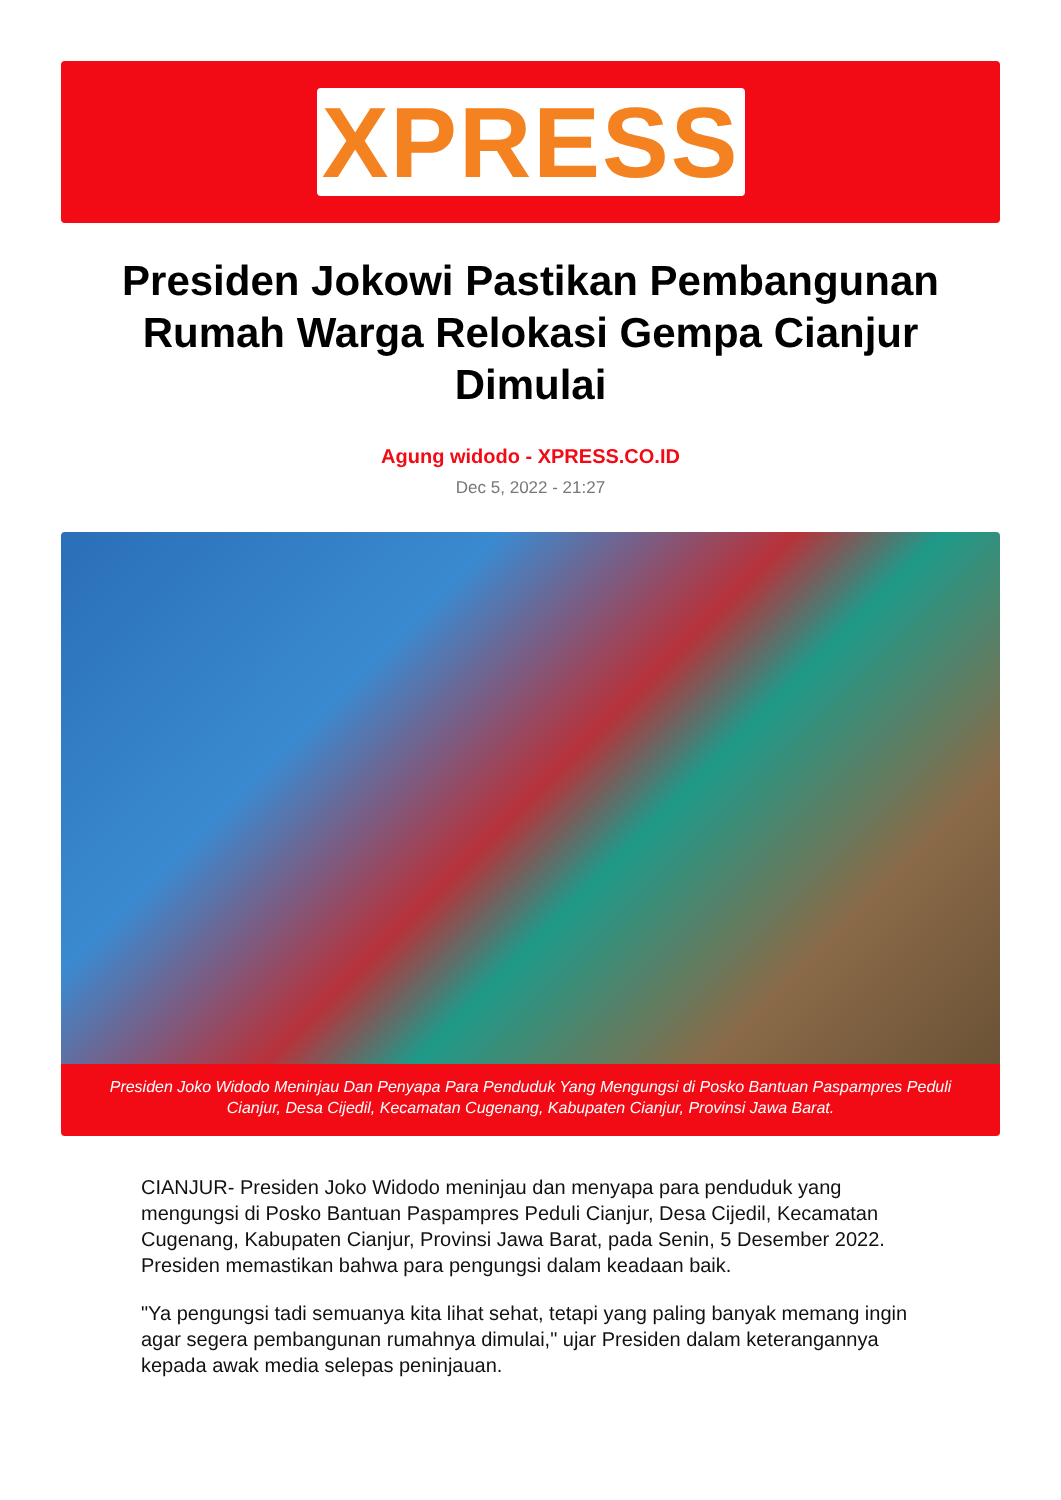XPRESS
Presiden Jokowi Pastikan Pembangunan Rumah Warga Relokasi Gempa Cianjur Dimulai
Agung widodo - XPRESS.CO.ID
Dec 5, 2022 - 21:27
Presiden Joko Widodo Meninjau Dan Penyapa Para Penduduk Yang Mengungsi di Posko Bantuan Paspampres Peduli Cianjur, Desa Cijedil, Kecamatan Cugenang, Kabupaten Cianjur, Provinsi Jawa Barat.
CIANJUR- Presiden Joko Widodo meninjau dan menyapa para penduduk yang mengungsi di Posko Bantuan Paspampres Peduli Cianjur, Desa Cijedil, Kecamatan Cugenang, Kabupaten Cianjur, Provinsi Jawa Barat, pada Senin, 5 Desember 2022. Presiden memastikan bahwa para pengungsi dalam keadaan baik.
"Ya pengungsi tadi semuanya kita lihat sehat, tetapi yang paling banyak memang ingin agar segera pembangunan rumahnya dimulai," ujar Presiden dalam keterangannya kepada awak media selepas peninjauan.